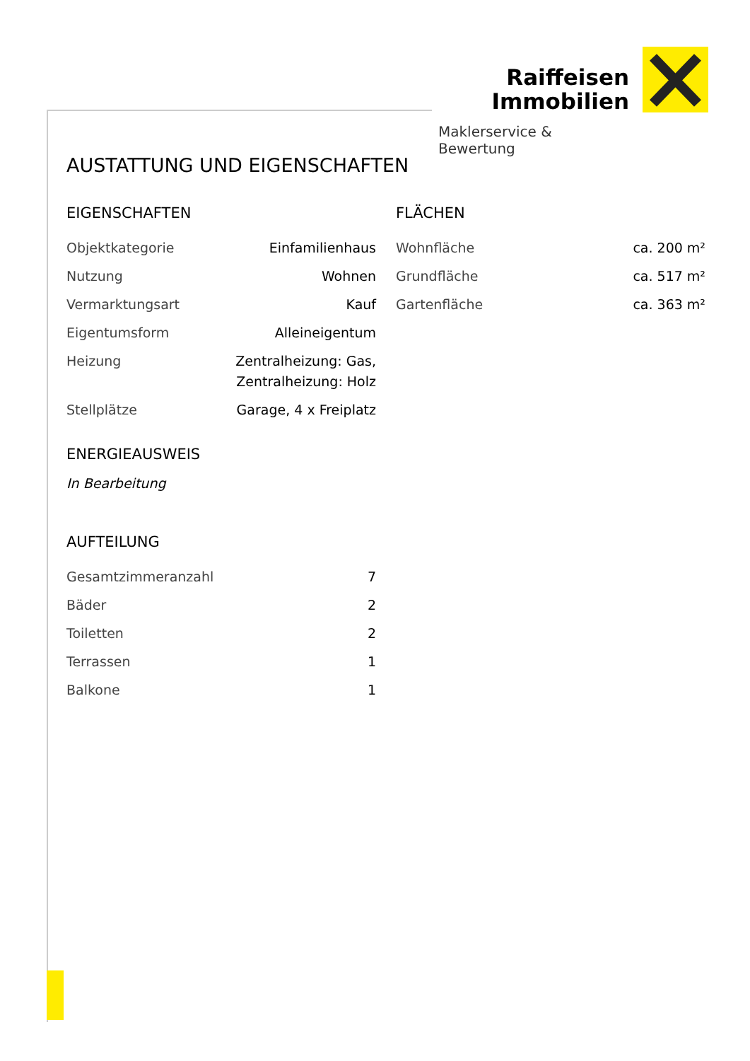Raiffeisen
Immobilien
Maklerservice & Bewertung
AUSTATTUNG UND EIGENSCHAFTEN
EIGENSCHAFTEN
| Objektkategorie | Einfamilienhaus |
| Nutzung | Wohnen |
| Vermarktungsart | Kauf |
| Eigentumsform | Alleineigentum |
| Heizung | Zentralheizung: Gas, Zentralheizung: Holz |
| Stellplätze | Garage, 4 x Freiplatz |
ENERGIEAUSWEIS
In Bearbeitung
AUFTEILUNG
| Gesamtzimmeranzahl | 7 |
| Bäder | 2 |
| Toiletten | 2 |
| Terrassen | 1 |
| Balkone | 1 |
FLÄCHEN
| Wohnfläche | ca. 200 m² |
| Grundfläche | ca. 517 m² |
| Gartenfläche | ca. 363 m² |